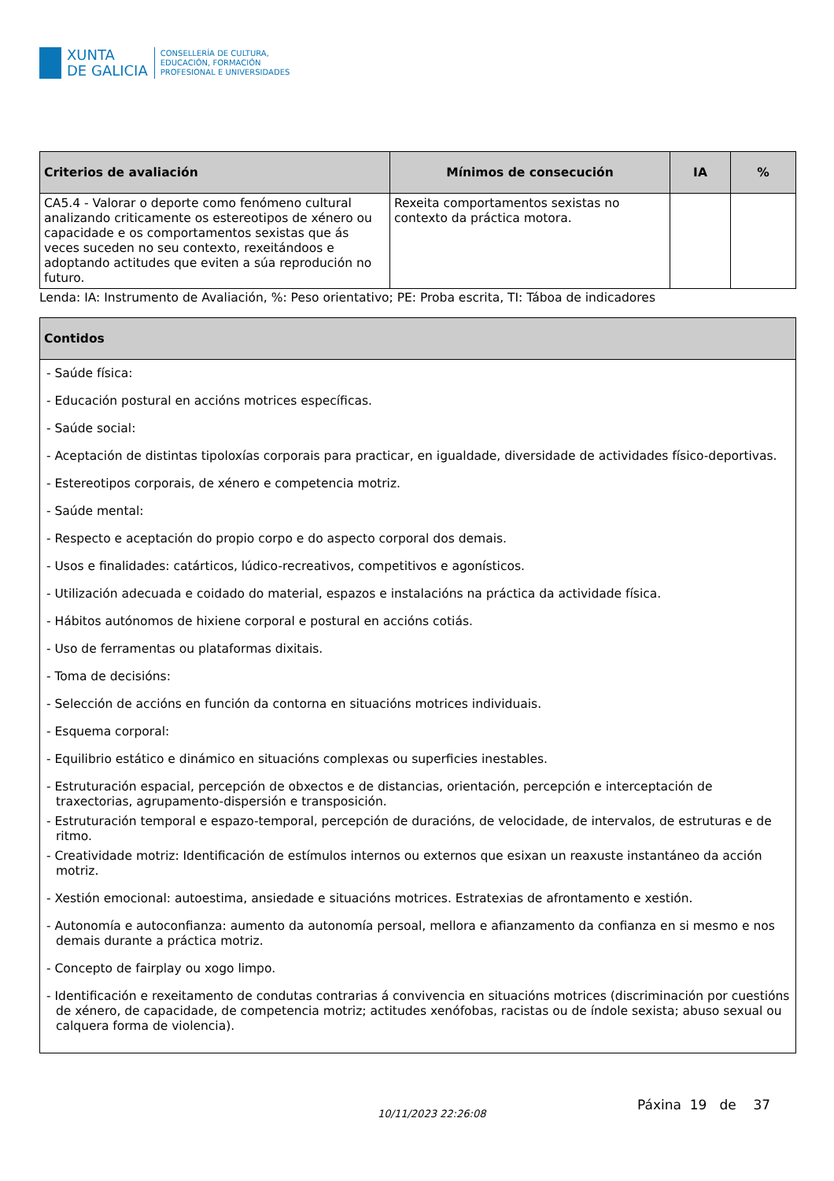XUNTA
DE GALICIA
CONSELLERÍA DE CULTURA,
EDUCACIÓN, FORMACIÓN
PROFESIONAL E UNIVERSIDADES
| Criterios de avaliación | Mínimos de consecución | IA | % |
| --- | --- | --- | --- |
| CA5.4 - Valorar o deporte como fenómeno cultural analizando criticamente os estereotipos de xénero ou capacidade e os comportamentos sexistas que ás veces suceden no seu contexto, rexeitándoos e adoptando actitudes que eviten a súa reprodución no futuro. | Rexeita comportamentos sexistas no contexto da práctica motora. | | |
Lenda: IA: Instrumento de Avaliación, %: Peso orientativo; PE: Proba escrita, TI: Táboa de indicadores
| Contidos |
| --- |
| - Saúde física: - Educación postural en accións motrices específicas. - Saúde social: - Aceptación de distintas tipoloxías corporais para practicar, en igualdade, diversidade de actividades físico-deportivas. - Estereotipos corporais, de xénero e competencia motriz. - Saúde mental: - Respecto e aceptación do propio corpo e do aspecto corporal dos demais. - Usos e finalidades: catárticos, lúdico-recreativos, competitivos e agonísticos. - Utilización adecuada e coidado do material, espazos e instalacións na práctica da actividade física. - Hábitos autónomos de hixiene corporal e postural en accións cotiás. - Uso de ferramentas ou plataformas dixitais. - Toma de decisións: - Selección de accións en función da contorna en situacións motrices individuais. - Esquema corporal: - Equilibrio estático e dinámico en situacións complexas ou superficies inestables. - Estruturación espacial, percepción de obxectos e de distancias, orientación, percepción e interceptación de traxectorias, agrupamento-dispersión e transposición. - Estruturación temporal e espazo-temporal, percepción de duracións, de velocidade, de intervalos, de estruturas e de ritmo. - Creatividade motriz: Identificación de estímulos internos ou externos que esixan un reaxuste instantáneo da acción motriz. - Xestión emocional: autoestima, ansiedade e situacións motrices. Estratexias de afrontamento e xestión. - Autonomía e autoconfianza: aumento da autonomía persoal, mellora e afianzamento da confianza en si mesmo e nos demais durante a práctica motriz. - Concepto de fairplay ou xogo limpo. - Identificación e rexeitamento de condutas contrarias á convivencia en situacións motrices (discriminación por cuestións de xénero, de capacidade, de competencia motriz; actitudes xenófobas, racistas ou de índole sexista; abuso sexual ou calquera forma de violencia). |
10/11/2023 22:26:08
Páxina 19 de 37